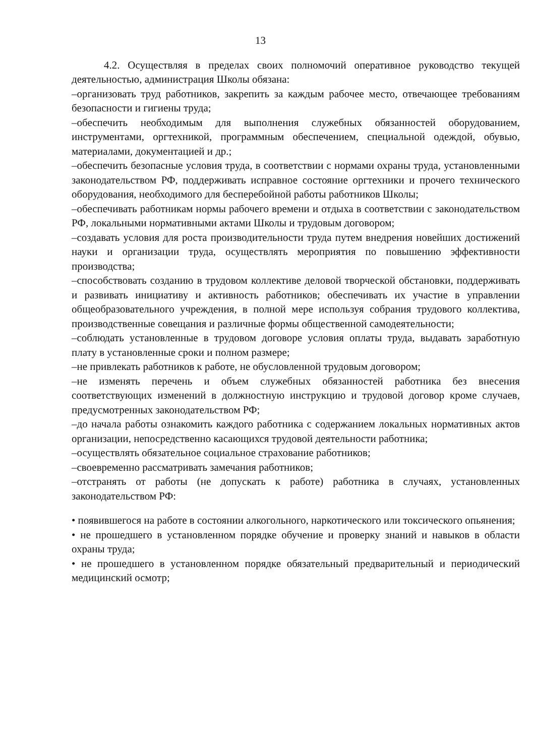13
4.2. Осуществляя в пределах своих полномочий оперативное руководство текущей деятельностью, администрация Школы обязана:
–организовать труд работников, закрепить за каждым рабочее место, отвечающее требованиям безопасности и гигиены труда;
–обеспечить необходимым для выполнения служебных обязанностей оборудованием, инструментами, оргтехникой, программным обеспечением, специальной одеждой, обувью, материалами, документацией и др.;
–обеспечить безопасные условия труда, в соответствии с нормами охраны труда, установленными законодательством РФ, поддерживать исправное состояние оргтехники и прочего технического оборудования, необходимого для бесперебойной работы работников Школы;
–обеспечивать работникам нормы рабочего времени и отдыха в соответствии с законодательством РФ, локальными нормативными актами Школы и трудовым договором;
–создавать условия для роста производительности труда путем внедрения новейших достижений науки и организации труда, осуществлять мероприятия по повышению эффективности производства;
–способствовать созданию в трудовом коллективе деловой творческой обстановки, поддерживать и развивать инициативу и активность работников; обеспечивать их участие в управлении общеобразовательного учреждения, в полной мере используя собрания трудового коллектива, производственные совещания и различные формы общественной самодеятельности;
–соблюдать установленные в трудовом договоре условия оплаты труда, выдавать заработную плату в установленные сроки и полном размере;
–не привлекать работников к работе, не обусловленной трудовым договором;
–не изменять перечень и объем служебных обязанностей работника без внесения соответствующих изменений в должностную инструкцию и трудовой договор кроме случаев, предусмотренных законодательством РФ;
–до начала работы ознакомить каждого работника с содержанием локальных нормативных актов организации, непосредственно касающихся трудовой деятельности работника;
–осуществлять обязательное социальное страхование работников;
–своевременно рассматривать замечания работников;
–отстранять от работы (не допускать к работе) работника в случаях, установленных законодательством РФ:
• появившегося на работе в состоянии алкогольного, наркотического или токсического опьянения;
• не прошедшего в установленном порядке обучение и проверку знаний и навыков в области охраны труда;
• не прошедшего в установленном порядке обязательный предварительный и периодический медицинский осмотр;